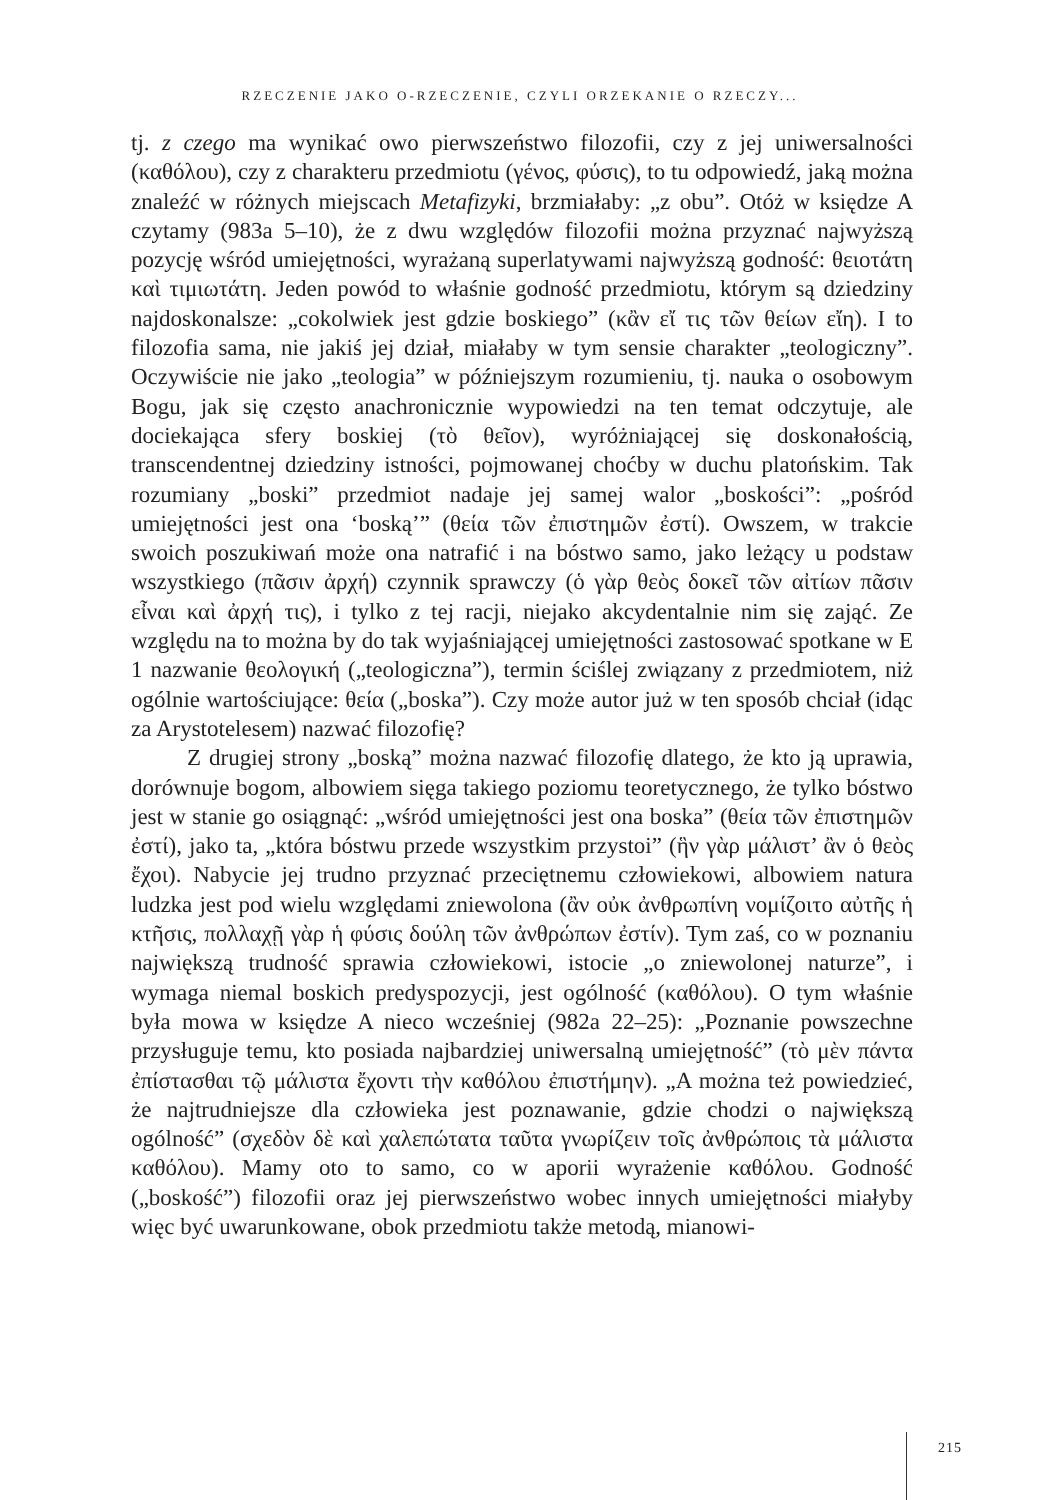RZECZENIE JAKO O-RZECZENIE, CZYLI ORZEKANIE O RZECZY...
tj. z czego ma wynikać owo pierwszeństwo filozofii, czy z jej uniwersalności (καθόλου), czy z charakteru przedmiotu (γένος, φύσις), to tu odpowiedź, jaką można znaleźć w różnych miejscach Metafizyki, brzmiałaby: „z obu”. Otóż w księdze A czytamy (983a 5–10), że z dwu względów filozofii można przyznać najwyższą pozycję wśród umiejętności, wyrażaną superlatywami najwyższą godność: θειοτάτη καὶ τιμιωτάτη. Jeden powód to właśnie godność przedmiotu, którym są dziedziny najdoskonalsze: „cokolwiek jest gdzie boskiego” (κἂν εἴ τις τῶν θείων εἴη). I to filozofia sama, nie jakiś jej dział, miałaby w tym sensie charakter „teologiczny”. Oczywiście nie jako „teologia” w późniejszym rozumieniu, tj. nauka o osobowym Bogu, jak się często anachronicznie wypowiedzi na ten temat odczytuje, ale dociekająca sfery boskiej (τὸ θεῖον), wyróżniającej się doskonałością, transcendentnej dziedziny istności, pojmowanej choćby w duchu platońskim. Tak rozumiany „boski” przedmiot nadaje jej samej walor „boskości”: „pośród umiejętności jest ona ‘boską’” (θεία τῶν ἐπιστημῶν ἐστί). Owszem, w trakcie swoich poszukiwań może ona natrafić i na bóstwo samo, jako leżący u podstaw wszystkiego (πᾶσιν ἀρχή) czynnik sprawczy (ὁ γὰρ θεὸς δοκεῖ τῶν αἰτίων πᾶσιν εἶναι καὶ ἀρχή τις), i tylko z tej racji, niejako akcydentalnie nim się zająć. Ze względu na to można by do tak wyjaśniającej umiejętności zastosować spotkane w E 1 nazwanie θεολογική („teologiczna”), termin ściślej związany z przedmiotem, niż ogólnie wartościujące: θεία („boska”). Czy może autor już w ten sposób chciał (idąc za Arystotelesem) nazwać filozofię?
Z drugiej strony „boską” można nazwać filozofię dlatego, że kto ją uprawia, dorównuje bogom, albowiem sięga takiego poziomu teoretycznego, że tylko bóstwo jest w stanie go osiągnąć: „wśród umiejętności jest ona boska” (θεία τῶν ἐπιστημῶν ἐστί), jako ta, „która bóstwu przede wszystkim przystoi” (ἣν γὰρ μάλιστ’ ἂν ὁ θεὸς ἔχοι). Nabycie jej trudno przyznać przeciętnemu człowiekowi, albowiem natura ludzka jest pod wielu względami zniewolona (ἂν οὐκ ἀνθρωπίνη νομίζοιτο αὐτῆς ἡ κτῆσις, πολλαχῇ γὰρ ἡ φύσις δούλη τῶν ἀνθρώπων ἐστίν). Tym zaś, co w poznaniu największą trudność sprawia człowiekowi, istocie „o zniewolonej naturze”, i wymaga niemal boskich predyspozycji, jest ogólność (καθόλου). O tym właśnie była mowa w księdze A nieco wcześniej (982a 22–25): „Poznanie powszechne przysługuje temu, kto posiada najbardziej uniwersalną umiejętność” (τὸ μὲν πάντα ἐπίστασθαι τῷ μάλιστα ἔχοντι τὴν καθόλου ἐπιστήμην). „A można też powiedzieć, że najtrudniejsze dla człowieka jest poznawanie, gdzie chodzi o największą ogólność” (σχεδὸν δὲ καὶ χαλεπώτατα ταῦτα γνωρίζειν τοῖς ἀνθρώποις τὰ μάλιστα καθόλου). Mamy oto to samo, co w aporii wyrażenie καθόλου. Godność („boskość”) filozofii oraz jej pierwszeństwo wobec innych umiejętności miałyby więc być uwarunkowane, obok przedmiotu także metodą, mianowi-
215